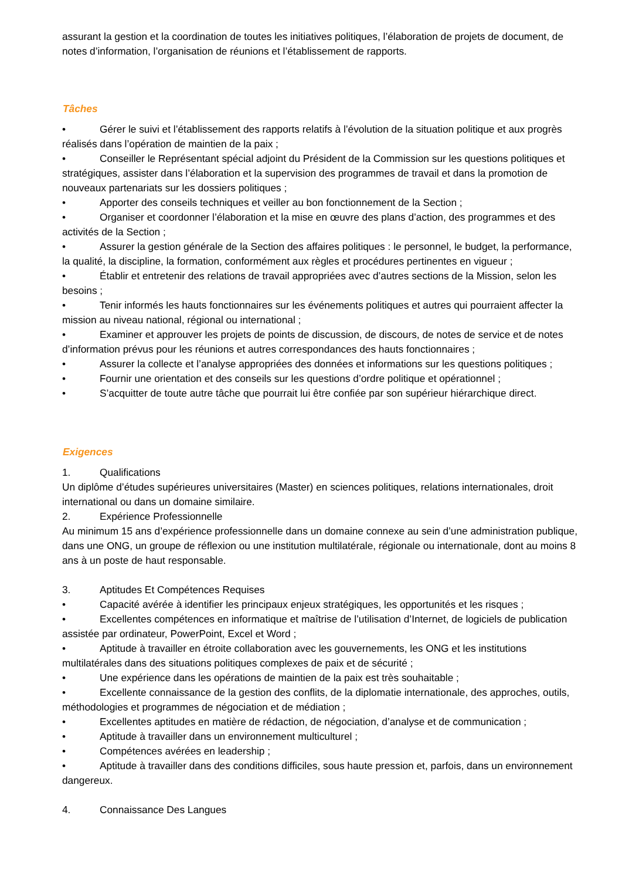assurant la gestion et la coordination de toutes les initiatives politiques, l’élaboration de projets de document, de notes d’information, l’organisation de réunions et l’établissement de rapports.
Tâches
• Gérer le suivi et l’établissement des rapports relatifs à l’évolution de la situation politique et aux progrès réalisés dans l’opération de maintien de la paix ;
• Conseiller le Représentant spécial adjoint du Président de la Commission sur les questions politiques et stratégiques, assister dans l’élaboration et la supervision des programmes de travail et dans la promotion de nouveaux partenariats sur les dossiers politiques ;
• Apporter des conseils techniques et veiller au bon fonctionnement de la Section ;
• Organiser et coordonner l’élaboration et la mise en œuvre des plans d’action, des programmes et des activités de la Section ;
• Assurer la gestion générale de la Section des affaires politiques : le personnel, le budget, la performance, la qualité, la discipline, la formation, conformément aux règles et procédures pertinentes en vigueur ;
• Établir et entretenir des relations de travail appropriées avec d’autres sections de la Mission, selon les besoins ;
• Tenir informés les hauts fonctionnaires sur les événements politiques et autres qui pourraient affecter la mission au niveau national, régional ou international ;
• Examiner et approuver les projets de points de discussion, de discours, de notes de service et de notes d’information prévus pour les réunions et autres correspondances des hauts fonctionnaires ;
• Assurer la collecte et l’analyse appropriées des données et informations sur les questions politiques ;
• Fournir une orientation et des conseils sur les questions d’ordre politique et opérationnel ;
• S’acquitter de toute autre tâche que pourrait lui être confiée par son supérieur hiérarchique direct.
Exigences
1. Qualifications
Un diplôme d’études supérieures universitaires (Master) en sciences politiques, relations internationales, droit international ou dans un domaine similaire.
2. Expérience Professionnelle
Au minimum 15 ans d’expérience professionnelle dans un domaine connexe au sein d’une administration publique, dans une ONG, un groupe de réflexion ou une institution multilatérale, régionale ou internationale, dont au moins 8 ans à un poste de haut responsable.
3. Aptitudes Et Compétences Requises
• Capacité avérée à identifier les principaux enjeux stratégiques, les opportunités et les risques ;
• Excellentes compétences en informatique et maîtrise de l’utilisation d’Internet, de logiciels de publication assistée par ordinateur, PowerPoint, Excel et Word ;
• Aptitude à travailler en étroite collaboration avec les gouvernements, les ONG et les institutions multilatérales dans des situations politiques complexes de paix et de sécurité ;
• Une expérience dans les opérations de maintien de la paix est très souhaitable ;
• Excellente connaissance de la gestion des conflits, de la diplomatie internationale, des approches, outils, méthodologies et programmes de négociation et de médiation ;
• Excellentes aptitudes en matière de rédaction, de négociation, d’analyse et de communication ;
• Aptitude à travailler dans un environnement multiculturel ;
• Compétences avérées en leadership ;
• Aptitude à travailler dans des conditions difficiles, sous haute pression et, parfois, dans un environnement dangereux.
4. Connaissance Des Langues